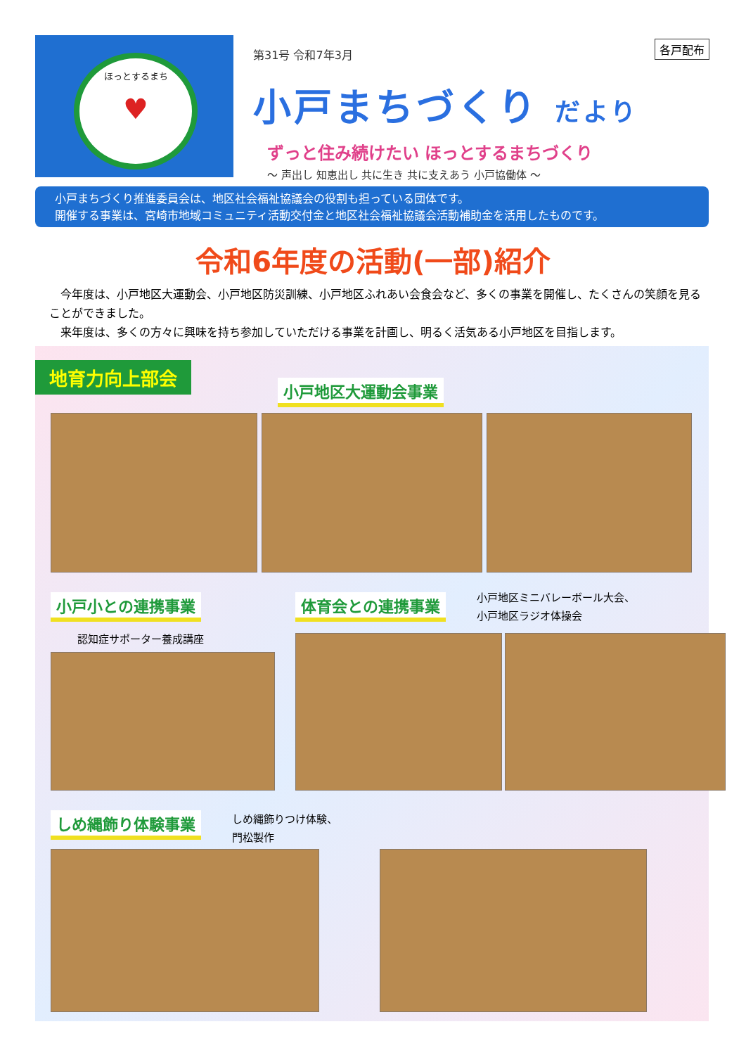ほっとするまち
♥
第31号 令和7年3月
小戸まちづくり だより
ずっと住み続けたい ほっとするまちづくり
～ 声出し 知恵出し 共に生き 共に支えあう 小戸協働体 ～
各戸配布
小戸まちづくり推進委員会は、地区社会福祉協議会の役割も担っている団体です。
開催する事業は、宮崎市地域コミュニティ活動交付金と地区社会福祉協議会活動補助金を活用したものです。
令和6年度の活動(一部)紹介
　今年度は、小戸地区大運動会、小戸地区防災訓練、小戸地区ふれあい会食会など、多くの事業を開催し、たくさんの笑顔を見ることができました。
　来年度は、多くの方々に興味を持ち参加していただける事業を計画し、明るく活気ある小戸地区を目指します。
地育力向上部会
小戸地区大運動会事業
小戸小との連携事業
認知症サポーター養成講座
体育会との連携事業
小戸地区ミニバレーボール大会、
小戸地区ラジオ体操会
しめ縄飾り体験事業
しめ縄飾りつけ体験、
門松製作